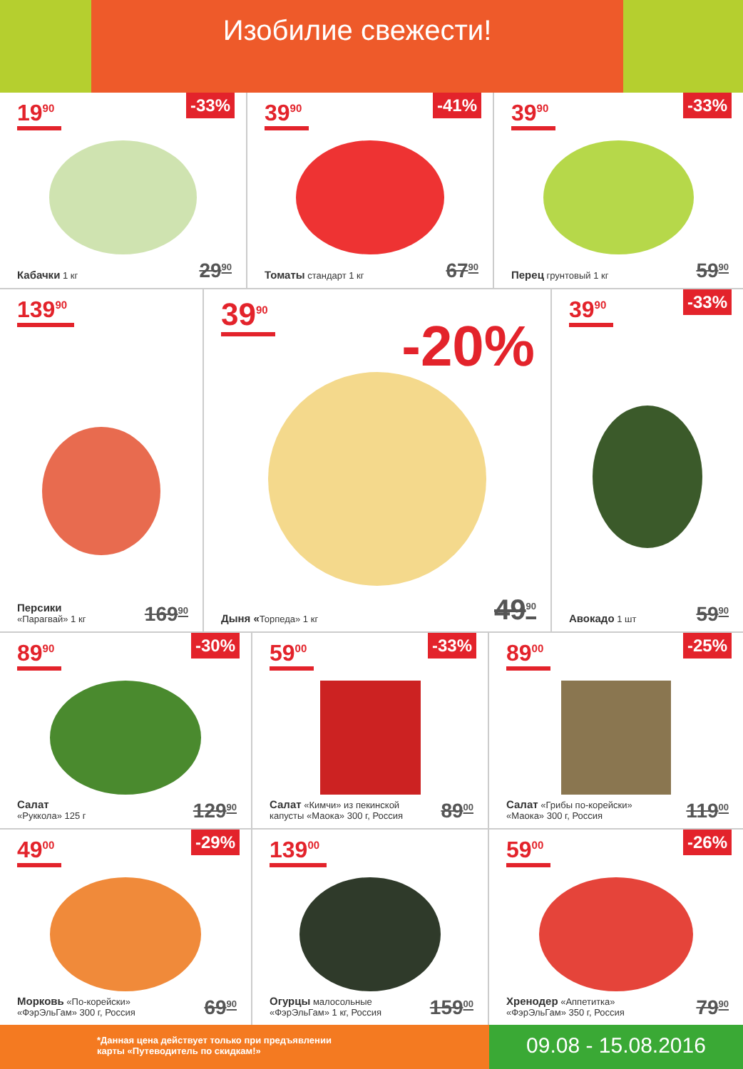Изобилие свежести!
19<sup>90</sup>
-33%
Кабачки 1 кг 29<sup>90</sup>
39<sup>90</sup>
-41%
Томаты стандарт 1 кг 67<sup>90</sup>
39<sup>90</sup>
-33%
Перец грунтовый 1 кг 59<sup>90</sup>
139<sup>90</sup>
Персики
«Парагвай» 1 кг
169<sup>90</sup>
39<sup>90</sup>
-20%
Дыня «Торпеда» 1 кг 49<sup>90</sup>
39<sup>90</sup>
-33%
Авокадо 1 шт 59<sup>90</sup>
89<sup>90</sup>
-30%
Салат
«Руккола» 125 г
129<sup>90</sup>
59<sup>00</sup>
-33%
Салат «Кимчи» из пекинской
капусты «Маока» 300 г, Россия
89<sup>00</sup>
89<sup>00</sup>
-25%
Салат «Грибы по-корейски»
«Маока» 300 г, Россия
119<sup>00</sup>
49<sup>00</sup>
-29%
Морковь «По-корейски»
«ФэрЭльГам» 300 г, Россия
69<sup>90</sup>
139<sup>00</sup>
Огурцы малосольные
«ФэрЭльГам» 1 кг, Россия
159<sup>00</sup>
59<sup>00</sup>
-26%
Хренодер «Аппетитка»
«ФэрЭльГам» 350 г, Россия
79<sup>90</sup>
*Данная цена действует только при предъявлении
карты «Путеводитель по скидкам!»
09.08 - 15.08.2016